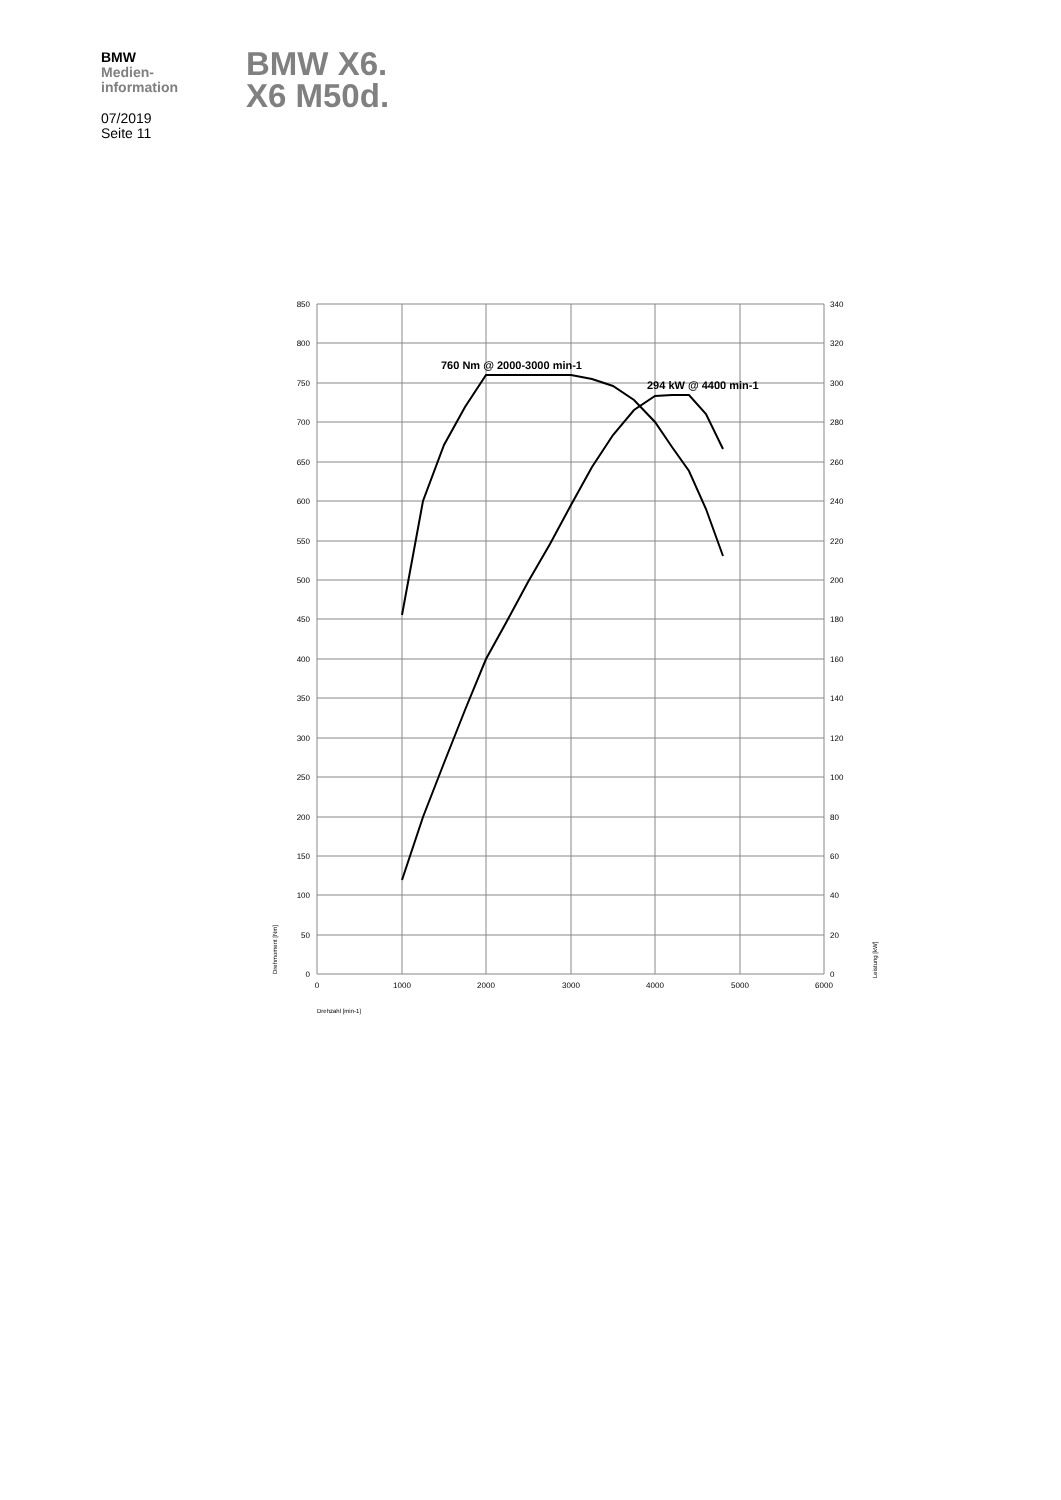BMW
Medien-
information
07/2019
Seite 11
BMW X6.
X6 M50d.
760 Nm @ 2000-3000 min-1
294 kW @ 4400 min-1
850
800
750
700
650
600
550
500
450
400
350
300
250
200
150
100
50
0
340
320
300
280
260
240
220
200
180
160
140
120
100
80
60
40
20
0
0
1000
2000
3000
4000
5000
6000
Drehzahl [min-1]
Drehmoment [Nm]
Leistung [kW]